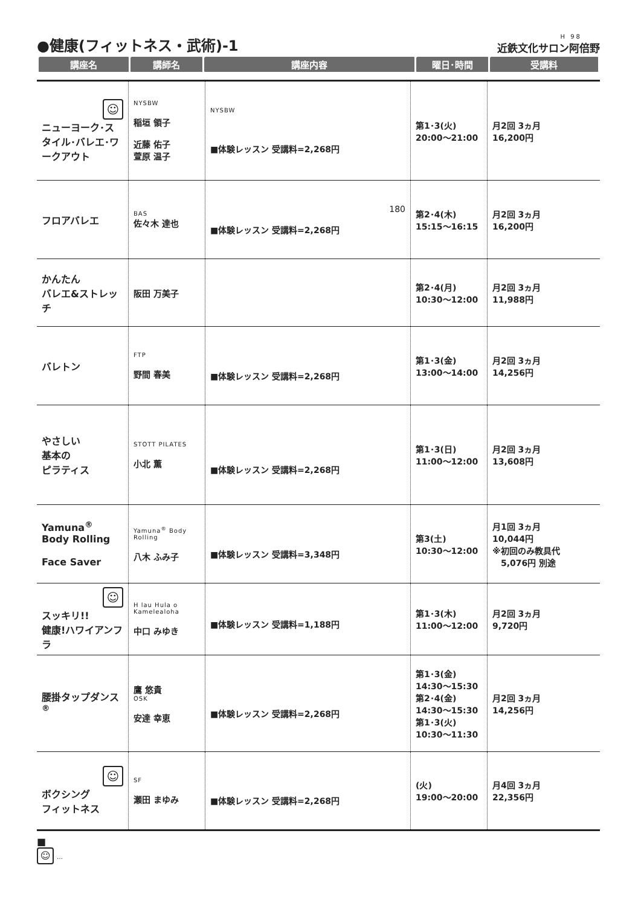●健康(フィットネス・武術)-1
H 98
近鉄文化サロン阿倍野
| 講座名 | 講師名 | 講座内容 | 曜日･時間 | 受講料 |
| --- | --- | --- | --- | --- |
| ☺ ニューヨーク･スタイル･バレエ･ワークアウト | NYSBW 稲垣 領子 近藤 佑子 萱原 温子 | NYSBW ■体験レッスン 受講料=2,268円 | 第1･3(火) 20:00～21:00 | 月2回 3ヵ月 16,200円 |
| フロアバレエ | BAS 佐々木 達也 | 180 ■体験レッスン 受講料=2,268円 | 第2･4(木) 15:15～16:15 | 月2回 3ヵ月 16,200円 |
| かんたん バレエ&ストレッチ | 阪田 万美子 | | 第2･4(月) 10:30～12:00 | 月2回 3ヵ月 11,988円 |
| バレトン | FTP 野間 春美 | ■体験レッスン 受講料=2,268円 | 第1･3(金) 13:00～14:00 | 月2回 3ヵ月 14,256円 |
| やさしい 基本の ピラティス | STOTT PILATES 小北 薫 | ■体験レッスン 受講料=2,268円 | 第1･3(日) 11:00～12:00 | 月2回 3ヵ月 13,608円 |
| Yamuna<sup>®</sup> Body Rolling Face Saver | Yamuna<sup>®</sup> Body Rolling 八木 ふみ子 | ■体験レッスン 受講料=3,348円 | 第3(土) 10:30～12:00 | 月1回 3ヵ月 10,044円 ※初回のみ教具代 5,076円 別途 |
| ☺ スッキリ!! 健康!ハワイアンフラ | H lau Hula o Kamelealoha 中口 みゆき | ■体験レッスン 受講料=1,188円 | 第1･3(木) 11:00～12:00 | 月2回 3ヵ月 9,720円 |
| 腰掛タップダンス<sup>®</sup> | 鷹 悠貴 OSK 安達 幸恵 | ■体験レッスン 受講料=2,268円 | 第1･3(金) 14:30～15:30 第2･4(金) 14:30～15:30 第1･3(火) 10:30～11:30 | 月2回 3ヵ月 14,256円 |
| ☺ ボクシング フィットネス | SF 瀬田 まゆみ | ■体験レッスン 受講料=2,268円 | (火) 19:00～20:00 | 月4回 3ヵ月 22,356円 |
■
☺ …